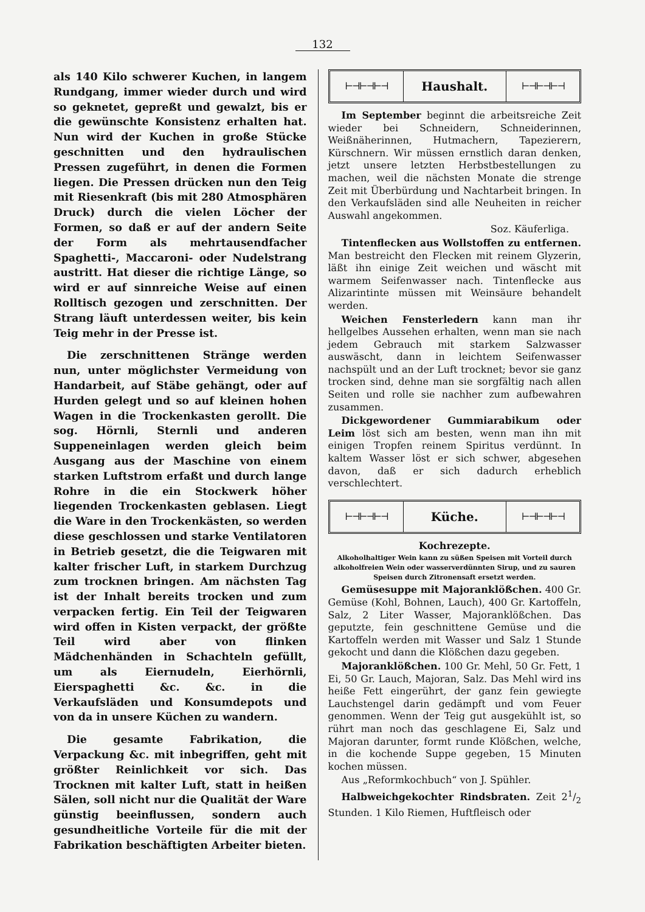132
als 140 Kilo schwerer Kuchen, in langem Rundgang, immer wieder durch und wird so geknetet, gepreßt und gewalzt, bis er die gewünschte Konsistenz erhalten hat. Nun wird der Kuchen in große Stücke geschnitten und den hydraulischen Pressen zugeführt, in denen die Formen liegen. Die Pressen drücken nun den Teig mit Riesenkraft (bis mit 280 Atmosphären Druck) durch die vielen Löcher der Formen, so daß er auf der andern Seite der Form als mehrtausendfacher Spaghetti-, Maccaroni- oder Nudelstrang austritt. Hat dieser die richtige Länge, so wird er auf sinnreiche Weise auf einen Rolltisch gezogen und zerschnitten. Der Strang läuft unterdessen weiter, bis kein Teig mehr in der Presse ist.
Die zerschnittenen Stränge werden nun, unter möglichster Vermeidung von Handarbeit, auf Stäbe gehängt, oder auf Hurden gelegt und so auf kleinen hohen Wagen in die Trockenkasten gerollt. Die sog. Hörnli, Sternli und anderen Suppeneinlagen werden gleich beim Ausgang aus der Maschine von einem starken Luftstrom erfaßt und durch lange Rohre in die ein Stockwerk höher liegenden Trockenkasten geblasen. Liegt die Ware in den Trockenkästen, so werden diese geschlossen und starke Ventilatoren in Betrieb gesetzt, die die Teigwaren mit kalter frischer Luft, in starkem Durchzug zum trocknen bringen. Am nächsten Tag ist der Inhalt bereits trocken und zum verpacken fertig. Ein Teil der Teigwaren wird offen in Kisten verpackt, der größte Teil wird aber von flinken Mädchenhänden in Schachteln gefüllt, um als Eiernudeln, Eierhörnli, Eierspaghetti &c. &c. in die Verkaufsläden und Konsumdepots und von da in unsere Küchen zu wandern.
Die gesamte Fabrikation, die Verpackung &c. mit inbegriffen, geht mit größter Reinlichkeit vor sich. Das Trocknen mit kalter Luft, statt in heißen Sälen, soll nicht nur die Qualität der Ware günstig beeinflussen, sondern auch gesundheitliche Vorteile für die mit der Fabrikation beschäftigten Arbeiter bieten.
⊢⊣⊢⊣⊢⊣
Haushalt.
⊢⊣⊢⊣⊢⊣
Im September beginnt die arbeitsreiche Zeit wieder bei Schneidern, Schneiderinnen, Weißnäherinnen, Hutmachern, Tapezierern, Kürschnern. Wir müssen ernstlich daran denken, jetzt unsere letzten Herbstbestellungen zu machen, weil die nächsten Monate die strenge Zeit mit Überbürdung und Nachtarbeit bringen. In den Verkaufsläden sind alle Neuheiten in reicher Auswahl angekommen.
Soz. Käuferliga.
Tintenflecken aus Wollstoffen zu entfernen. Man bestreicht den Flecken mit reinem Glyzerin, läßt ihn einige Zeit weichen und wäscht mit warmem Seifenwasser nach. Tintenflecke aus Alizarintinte müssen mit Weinsäure behandelt werden.
Weichen Fensterledern kann man ihr hellgelbes Aussehen erhalten, wenn man sie nach jedem Gebrauch mit starkem Salzwasser auswäscht, dann in leichtem Seifenwasser nachspült und an der Luft trocknet; bevor sie ganz trocken sind, dehne man sie sorgfältig nach allen Seiten und rolle sie nachher zum aufbewahren zusammen.
Dickgewordener Gummiarabikum oder Leim löst sich am besten, wenn man ihn mit einigen Tropfen reinem Spiritus verdünnt. In kaltem Wasser löst er sich schwer, abgesehen davon, daß er sich dadurch erheblich verschlechtert.
⊢⊣⊢⊣⊢⊣
Küche.
⊢⊣⊢⊣⊢⊣
Kochrezepte.
Alkoholhaltiger Wein kann zu süßen Speisen mit Vorteil durch alkoholfreien Wein oder wasserverdünnten Sirup, und zu sauren Speisen durch Zitronensaft ersetzt werden.
Gemüsesuppe mit Majoranklößchen. 400 Gr. Gemüse (Kohl, Bohnen, Lauch), 400 Gr. Kartoffeln, Salz, 2 Liter Wasser, Majoranklößchen. Das geputzte, fein geschnittene Gemüse und die Kartoffeln werden mit Wasser und Salz 1 Stunde gekocht und dann die Klößchen dazu gegeben.
Majoranklößchen. 100 Gr. Mehl, 50 Gr. Fett, 1 Ei, 50 Gr. Lauch, Majoran, Salz. Das Mehl wird ins heiße Fett eingerührt, der ganz fein gewiegte Lauchstengel darin gedämpft und vom Feuer genommen. Wenn der Teig gut ausgekühlt ist, so rührt man noch das geschlagene Ei, Salz und Majoran darunter, formt runde Klößchen, welche, in die kochende Suppe gegeben, 15 Minuten kochen müssen.
Aus „Reformkochbuch“ von J. Spühler.
Halbweichgekochter Rindsbraten. Zeit 21/2 Stunden. 1 Kilo Riemen, Huftfleisch oder